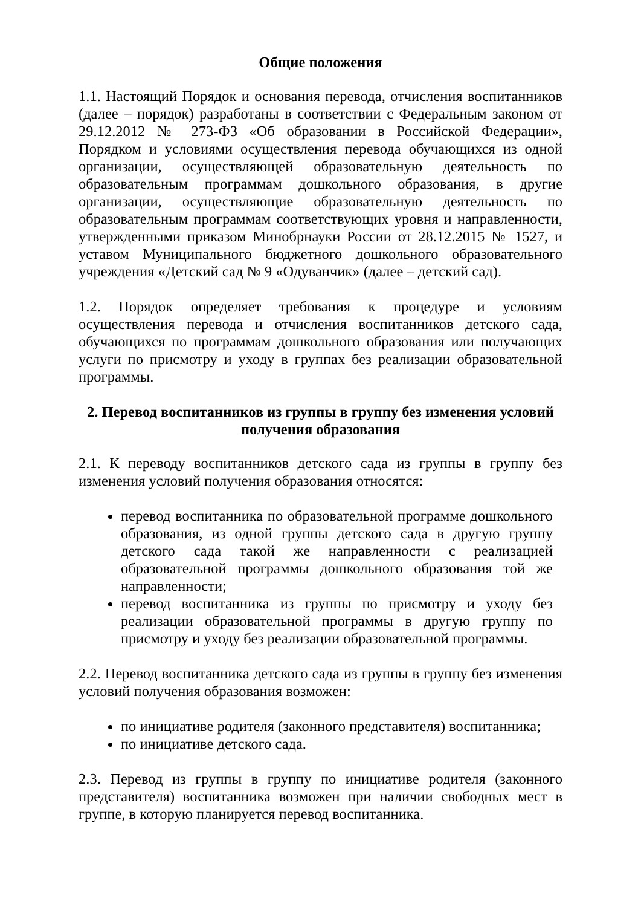Общие положения
1.1. Настоящий Порядок и основания перевода, отчисления воспитанников (далее – порядок) разработаны в соответствии с Федеральным законом от 29.12.2012 № 273-ФЗ «Об образовании в Российской Федерации», Порядком и условиями осуществления перевода обучающихся из одной организации, осуществляющей образовательную деятельность по образовательным программам дошкольного образования, в другие организации, осуществляющие образовательную деятельность по образовательным программам соответствующих уровня и направленности, утвержденными приказом Минобрнауки России от 28.12.2015 № 1527, и уставом Муниципального бюджетного дошкольного образовательного учреждения «Детский сад № 9 «Одуванчик» (далее – детский сад).
1.2. Порядок определяет требования к процедуре и условиям осуществления перевода и отчисления воспитанников детского сада, обучающихся по программам дошкольного образования или получающих услуги по присмотру и уходу в группах без реализации образовательной программы.
2. Перевод воспитанников из группы в группу без изменения условий получения образования
2.1. К переводу воспитанников детского сада из группы в группу без изменения условий получения образования относятся:
перевод воспитанника по образовательной программе дошкольного образования, из одной группы детского сада в другую группу детского сада такой же направленности с реализацией образовательной программы дошкольного образования той же направленности;
перевод воспитанника из группы по присмотру и уходу без реализации образовательной программы в другую группу по присмотру и уходу без реализации образовательной программы.
2.2. Перевод воспитанника детского сада из группы в группу без изменения условий получения образования возможен:
по инициативе родителя (законного представителя) воспитанника;
по инициативе детского сада.
2.3. Перевод из группы в группу по инициативе родителя (законного представителя) воспитанника возможен при наличии свободных мест в группе, в которую планируется перевод воспитанника.